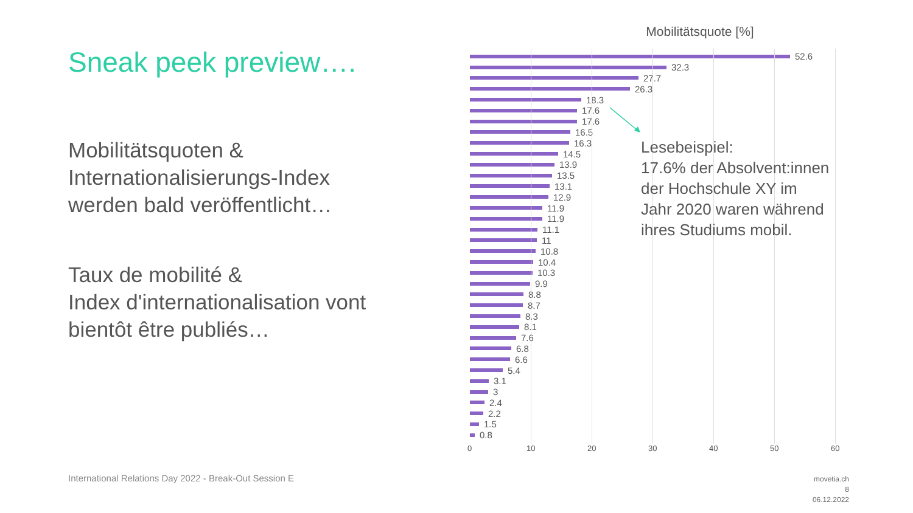Sneak peek preview….
Mobilitätsquoten &
Internationalisierungs-Index
werden bald veröffentlicht…
Taux de mobilité &
Index d'internationalisation vont
bientôt être publiés…
Mobilitätsquote [%]
52.6
32.3
27.7
26.3
18.3
17.6
17.6
16.5
16.3
14.5
13.9
13.5
13.1
12.9
11.9
11.9
11.1
11
10.8
10.4
10.3
9.9
8.8
8.7
8.3
8.1
7.6
6.8
6.6
5.4
3.1
3
2.4
2.2
1.5
0.8
0 10 20 30 40 50 60
Lesebeispiel:
17.6% der Absolvent:innen der Hochschule XY im Jahr 2020 waren während ihres Studiums mobil.
International Relations Day 2022 - Break-Out Session E
movetia.ch
8
06.12.2022